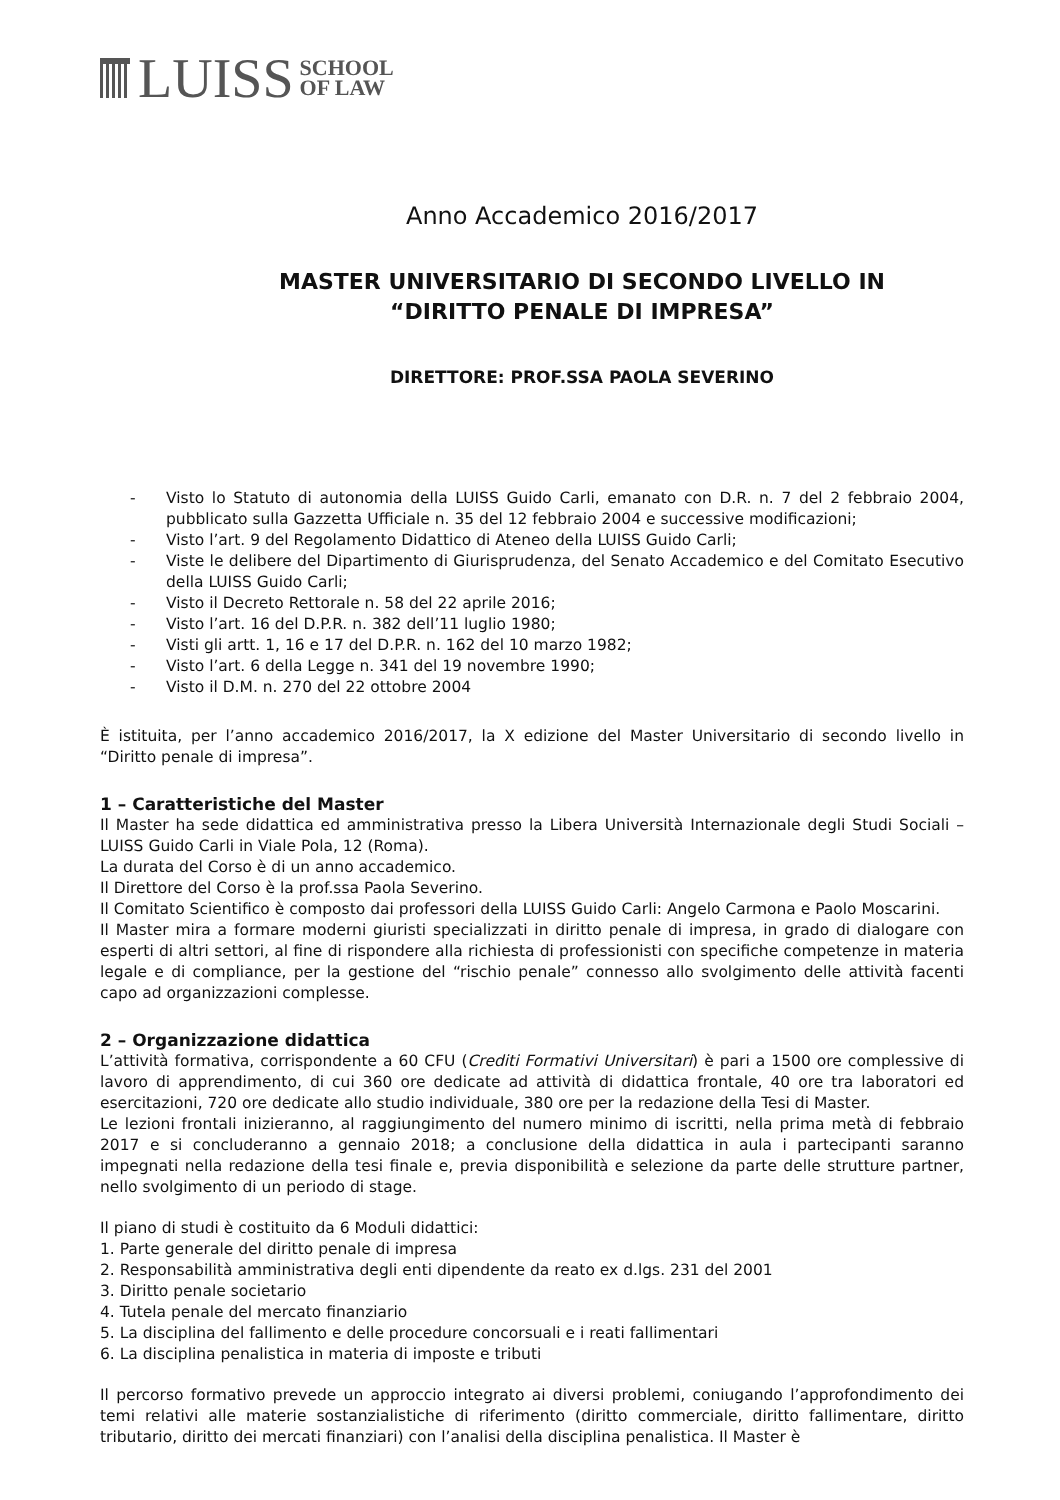LUISS SCHOOL
OF LAW
Anno Accademico 2016/2017
MASTER UNIVERSITARIO DI SECONDO LIVELLO IN
“DIRITTO PENALE DI IMPRESA”
DIRETTORE: PROF.SSA PAOLA SEVERINO
- Visto lo Statuto di autonomia della LUISS Guido Carli, emanato con D.R. n. 7 del 2 febbraio 2004, pubblicato sulla Gazzetta Ufficiale n. 35 del 12 febbraio 2004 e successive modificazioni;
- Visto l’art. 9 del Regolamento Didattico di Ateneo della LUISS Guido Carli;
- Viste le delibere del Dipartimento di Giurisprudenza, del Senato Accademico e del Comitato Esecutivo della LUISS Guido Carli;
- Visto il Decreto Rettorale n. 58 del 22 aprile 2016;
- Visto l’art. 16 del D.P.R. n. 382 dell’11 luglio 1980;
- Visti gli artt. 1, 16 e 17 del D.P.R. n. 162 del 10 marzo 1982;
- Visto l’art. 6 della Legge n. 341 del 19 novembre 1990;
- Visto il D.M. n. 270 del 22 ottobre 2004
È istituita, per l’anno accademico 2016/2017, la X edizione del Master Universitario di secondo livello in “Diritto penale di impresa”.
1 – Caratteristiche del Master
Il Master ha sede didattica ed amministrativa presso la Libera Università Internazionale degli Studi Sociali – LUISS Guido Carli in Viale Pola, 12 (Roma).
La durata del Corso è di un anno accademico.
Il Direttore del Corso è la prof.ssa Paola Severino.
Il Comitato Scientifico è composto dai professori della LUISS Guido Carli: Angelo Carmona e Paolo Moscarini.
Il Master mira a formare moderni giuristi specializzati in diritto penale di impresa, in grado di dialogare con esperti di altri settori, al fine di rispondere alla richiesta di professionisti con specifiche competenze in materia legale e di compliance, per la gestione del “rischio penale” connesso allo svolgimento delle attività facenti capo ad organizzazioni complesse.
2 – Organizzazione didattica
L’attività formativa, corrispondente a 60 CFU (Crediti Formativi Universitari) è pari a 1500 ore complessive di lavoro di apprendimento, di cui 360 ore dedicate ad attività di didattica frontale, 40 ore tra laboratori ed esercitazioni, 720 ore dedicate allo studio individuale, 380 ore per la redazione della Tesi di Master.
Le lezioni frontali inizieranno, al raggiungimento del numero minimo di iscritti, nella prima metà di febbraio 2017 e si concluderanno a gennaio 2018; a conclusione della didattica in aula i partecipanti saranno impegnati nella redazione della tesi finale e, previa disponibilità e selezione da parte delle strutture partner, nello svolgimento di un periodo di stage.
Il piano di studi è costituito da 6 Moduli didattici:
1. Parte generale del diritto penale di impresa
2. Responsabilità amministrativa degli enti dipendente da reato ex d.lgs. 231 del 2001
3. Diritto penale societario
4. Tutela penale del mercato finanziario
5. La disciplina del fallimento e delle procedure concorsuali e i reati fallimentari
6. La disciplina penalistica in materia di imposte e tributi
Il percorso formativo prevede un approccio integrato ai diversi problemi, coniugando l’approfondimento dei temi relativi alle materie sostanzialistiche di riferimento (diritto commerciale, diritto fallimentare, diritto tributario, diritto dei mercati finanziari) con l’analisi della disciplina penalistica. Il Master è